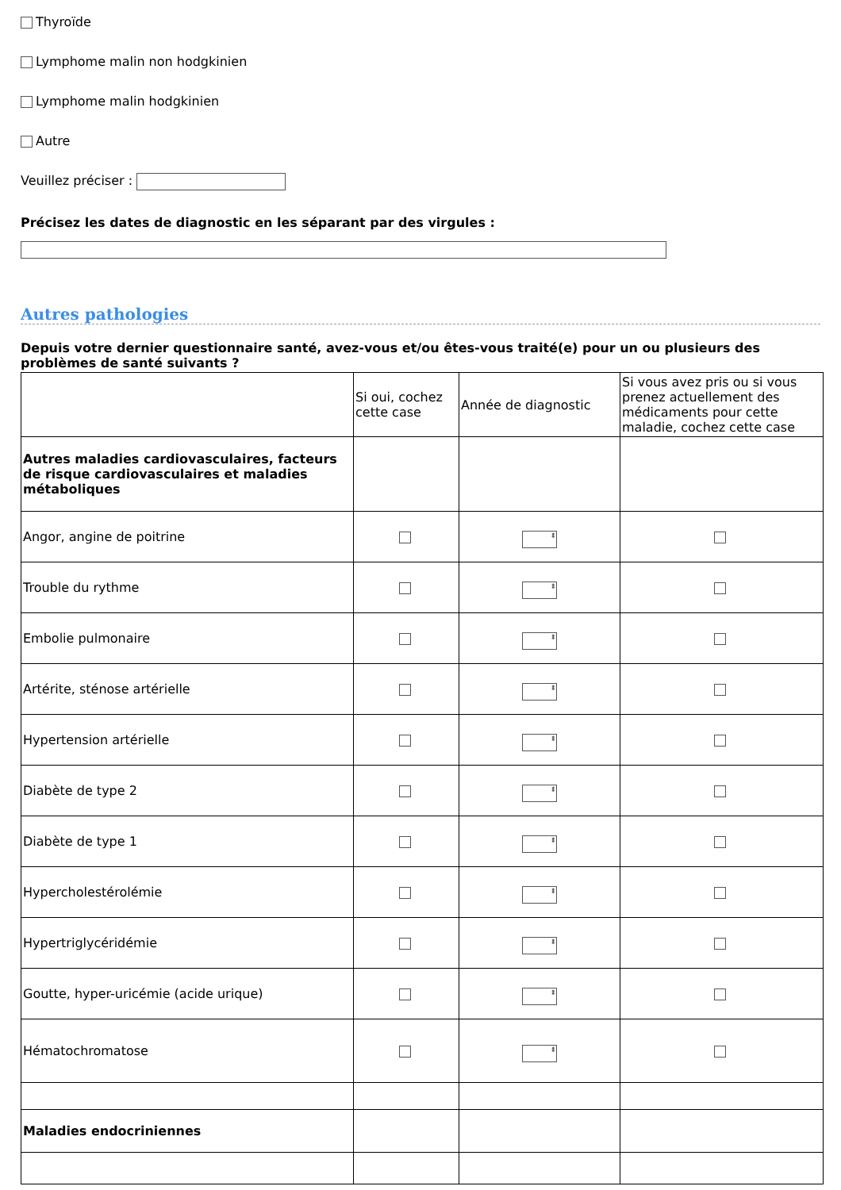Thyroïde
Lymphome malin non hodgkinien
Lymphome malin hodgkinien
Autre
Veuillez préciser :
Précisez les dates de diagnostic en les séparant par des virgules :
Autres pathologies
Depuis votre dernier questionnaire santé, avez-vous et/ou êtes-vous traité(e) pour un ou plusieurs des problèmes de santé suivants ?
| | Si oui, cochez cette case | Année de diagnostic | Si vous avez pris ou si vous prenez actuellement des médicaments pour cette maladie, cochez cette case |
| --- | --- | --- | --- |
| Autres maladies cardiovasculaires, facteurs de risque cardiovasculaires et maladies métaboliques | | | |
| Angor, angine de poitrine | | ⬍ | |
| Trouble du rythme | | ⬍ | |
| Embolie pulmonaire | | ⬍ | |
| Artérite, sténose artérielle | | ⬍ | |
| Hypertension artérielle | | ⬍ | |
| Diabète de type 2 | | ⬍ | |
| Diabète de type 1 | | ⬍ | |
| Hypercholestérolémie | | ⬍ | |
| Hypertriglycéridémie | | ⬍ | |
| Goutte, hyper-uricémie (acide urique) | | ⬍ | |
| Hématochromatose | | ⬍ | |
| Maladies endocriniennes | | | |